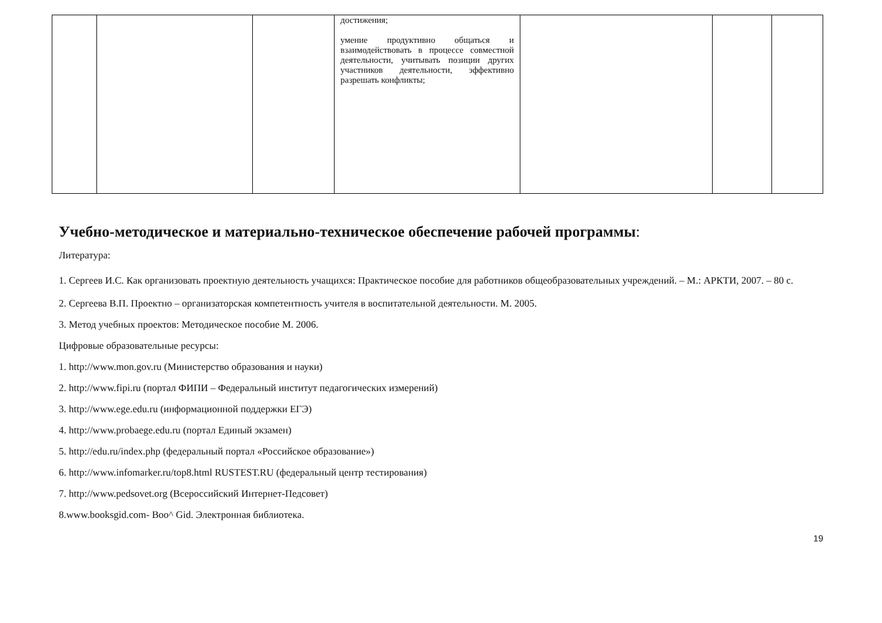| | | | достижения; умение продуктивно общаться и взаимодействовать в процессе совместной деятельности, учитывать позиции других участников деятельности, эффективно разрешать конфликты; | | | |
Учебно-методическое и материально-техническое обеспечение рабочей программы:
Литература:
1. Сергеев И.С. Как организовать проектную деятельность учащихся: Практическое пособие для работников общеобразовательных учреждений. – М.: АРКТИ, 2007. – 80 с.
2. Сергеева В.П. Проектно – организаторская компетентность учителя в воспитательной деятельности. М. 2005.
3. Метод учебных проектов: Методическое пособие М. 2006.
Цифровые образовательные ресурсы:
1. http://www.mon.gov.ru (Министерство образования и науки)
2. http://www.fipi.ru (портал ФИПИ – Федеральный институт педагогических измерений)
3. http://www.ege.edu.ru (информационной поддержки ЕГЭ)
4. http://www.probaege.edu.ru (портал Единый экзамен)
5. http://edu.ru/index.php (федеральный портал «Российское образование»)
6. http://www.infomarker.ru/top8.html RUSTEST.RU (федеральный центр тестирования)
7. http://www.pedsovet.org (Всероссийский Интернет-Педсовет)
8.www.booksgid.com- Boo^ Gid. Электронная библиотека.
19